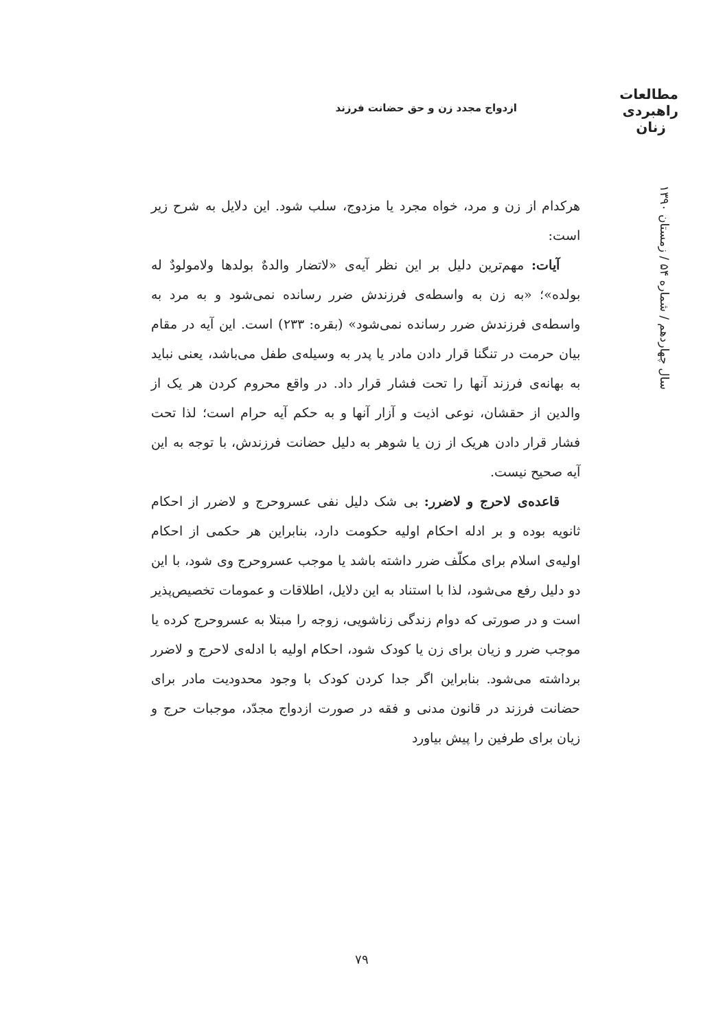مطالعات
راهبردی
زنان
ازدواج مجدد زن و حق حضانت فرزند
سال چهاردهم / شماره ۵۴ / زمستان ۱۳۹۰
هرکدام از زن و مرد، خواه مجرد یا مزدوج، سلب شود. این دلایل به شرح زیر است:
آیات: مهم‌ترین دلیل بر این نظر آیه‌ی «لاتضار والدهٌ بولدها ولامولودٌ له بولده»؛ «به زن به واسطه‌ی فرزندش ضرر رسانده نمی‌شود و به مرد به واسطه‌ی فرزندش ضرر رسانده نمی‌شود» (بقره: ۲۳۳) است. این آیه در مقام بیان حرمت در تنگنا قرار دادن مادر یا پدر به وسیله‌ی طفل می‌باشد، یعنی نباید به بهانه‌ی فرزند آنها را تحت فشار قرار داد. در واقع محروم کردن هر یک از والدین از حقشان، نوعی اذیت و آزار آنها و به حکم آیه حرام است؛ لذا تحت فشار قرار دادن هریک از زن یا شوهر به دلیل حضانت فرزندش، با توجه به این آیه صحیح نیست.
قاعده‌ی لاحرج و لاضرر: بی شک دلیل نفی عسروحرج و لاضرر از احکام ثانویه بوده و بر ادله احکام اولیه حکومت دارد، بنابراین هر حکمی از احکام اولیه‌ی اسلام برای مکلّف ضرر داشته باشد یا موجب عسروحرج وی شود، با این دو دلیل رفع می‌شود، لذا با استناد به این دلایل، اطلاقات و عمومات تخصیص‌پذیر است و در صورتی که دوام زندگی زناشویی، زوجه را مبتلا به عسروحرج کرده یا موجب ضرر و زیان برای زن یا کودک شود، احکام اولیه با ادله‌ی لاحرج و لاضرر برداشته می‌شود. بنابراین اگر جدا کردن کودک با وجود محدودیت مادر برای حضانت فرزند در قانون مدنی و فقه در صورت ازدواج مجدّد، موجبات حرج و زیان برای طرفین را پیش بیاورد
۷۹